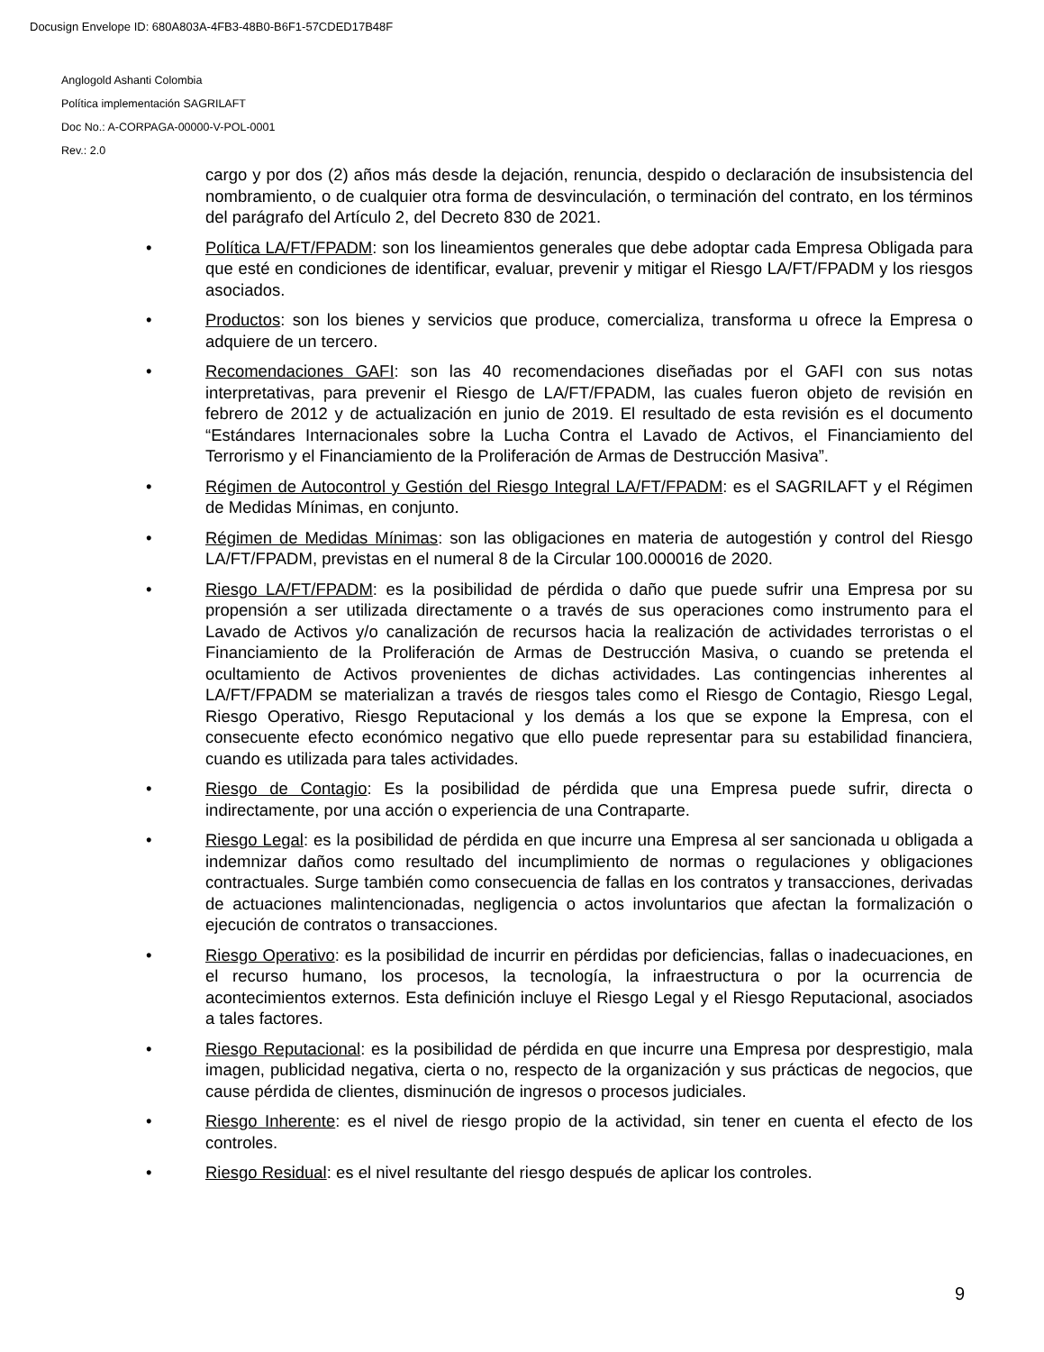Docusign Envelope ID: 680A803A-4FB3-48B0-B6F1-57CDED17B48F
Anglogold Ashanti Colombia
Política implementación SAGRILAFT
Doc No.: A-CORPAGA-00000-V-POL-0001
Rev.: 2.0
cargo y por dos (2) años más desde la dejación, renuncia, despido o declaración de insubsistencia del nombramiento, o de cualquier otra forma de desvinculación, o terminación del contrato, en los términos del parágrafo del Artículo 2, del Decreto 830 de 2021.
• Política LA/FT/FPADM: son los lineamientos generales que debe adoptar cada Empresa Obligada para que esté en condiciones de identificar, evaluar, prevenir y mitigar el Riesgo LA/FT/FPADM y los riesgos asociados.
• Productos: son los bienes y servicios que produce, comercializa, transforma u ofrece la Empresa o adquiere de un tercero.
• Recomendaciones GAFI: son las 40 recomendaciones diseñadas por el GAFI con sus notas interpretativas, para prevenir el Riesgo de LA/FT/FPADM, las cuales fueron objeto de revisión en febrero de 2012 y de actualización en junio de 2019. El resultado de esta revisión es el documento “Estándares Internacionales sobre la Lucha Contra el Lavado de Activos, el Financiamiento del Terrorismo y el Financiamiento de la Proliferación de Armas de Destrucción Masiva”.
• Régimen de Autocontrol y Gestión del Riesgo Integral LA/FT/FPADM: es el SAGRILAFT y el Régimen de Medidas Mínimas, en conjunto.
• Régimen de Medidas Mínimas: son las obligaciones en materia de autogestión y control del Riesgo LA/FT/FPADM, previstas en el numeral 8 de la Circular 100.000016 de 2020.
• Riesgo LA/FT/FPADM: es la posibilidad de pérdida o daño que puede sufrir una Empresa por su propensión a ser utilizada directamente o a través de sus operaciones como instrumento para el Lavado de Activos y/o canalización de recursos hacia la realización de actividades terroristas o el Financiamiento de la Proliferación de Armas de Destrucción Masiva, o cuando se pretenda el ocultamiento de Activos provenientes de dichas actividades. Las contingencias inherentes al LA/FT/FPADM se materializan a través de riesgos tales como el Riesgo de Contagio, Riesgo Legal, Riesgo Operativo, Riesgo Reputacional y los demás a los que se expone la Empresa, con el consecuente efecto económico negativo que ello puede representar para su estabilidad financiera, cuando es utilizada para tales actividades.
• Riesgo de Contagio: Es la posibilidad de pérdida que una Empresa puede sufrir, directa o indirectamente, por una acción o experiencia de una Contraparte.
• Riesgo Legal: es la posibilidad de pérdida en que incurre una Empresa al ser sancionada u obligada a indemnizar daños como resultado del incumplimiento de normas o regulaciones y obligaciones contractuales. Surge también como consecuencia de fallas en los contratos y transacciones, derivadas de actuaciones malintencionadas, negligencia o actos involuntarios que afectan la formalización o ejecución de contratos o transacciones.
• Riesgo Operativo: es la posibilidad de incurrir en pérdidas por deficiencias, fallas o inadecuaciones, en el recurso humano, los procesos, la tecnología, la infraestructura o por la ocurrencia de acontecimientos externos. Esta definición incluye el Riesgo Legal y el Riesgo Reputacional, asociados a tales factores.
• Riesgo Reputacional: es la posibilidad de pérdida en que incurre una Empresa por desprestigio, mala imagen, publicidad negativa, cierta o no, respecto de la organización y sus prácticas de negocios, que cause pérdida de clientes, disminución de ingresos o procesos judiciales.
• Riesgo Inherente: es el nivel de riesgo propio de la actividad, sin tener en cuenta el efecto de los controles.
• Riesgo Residual: es el nivel resultante del riesgo después de aplicar los controles.
9